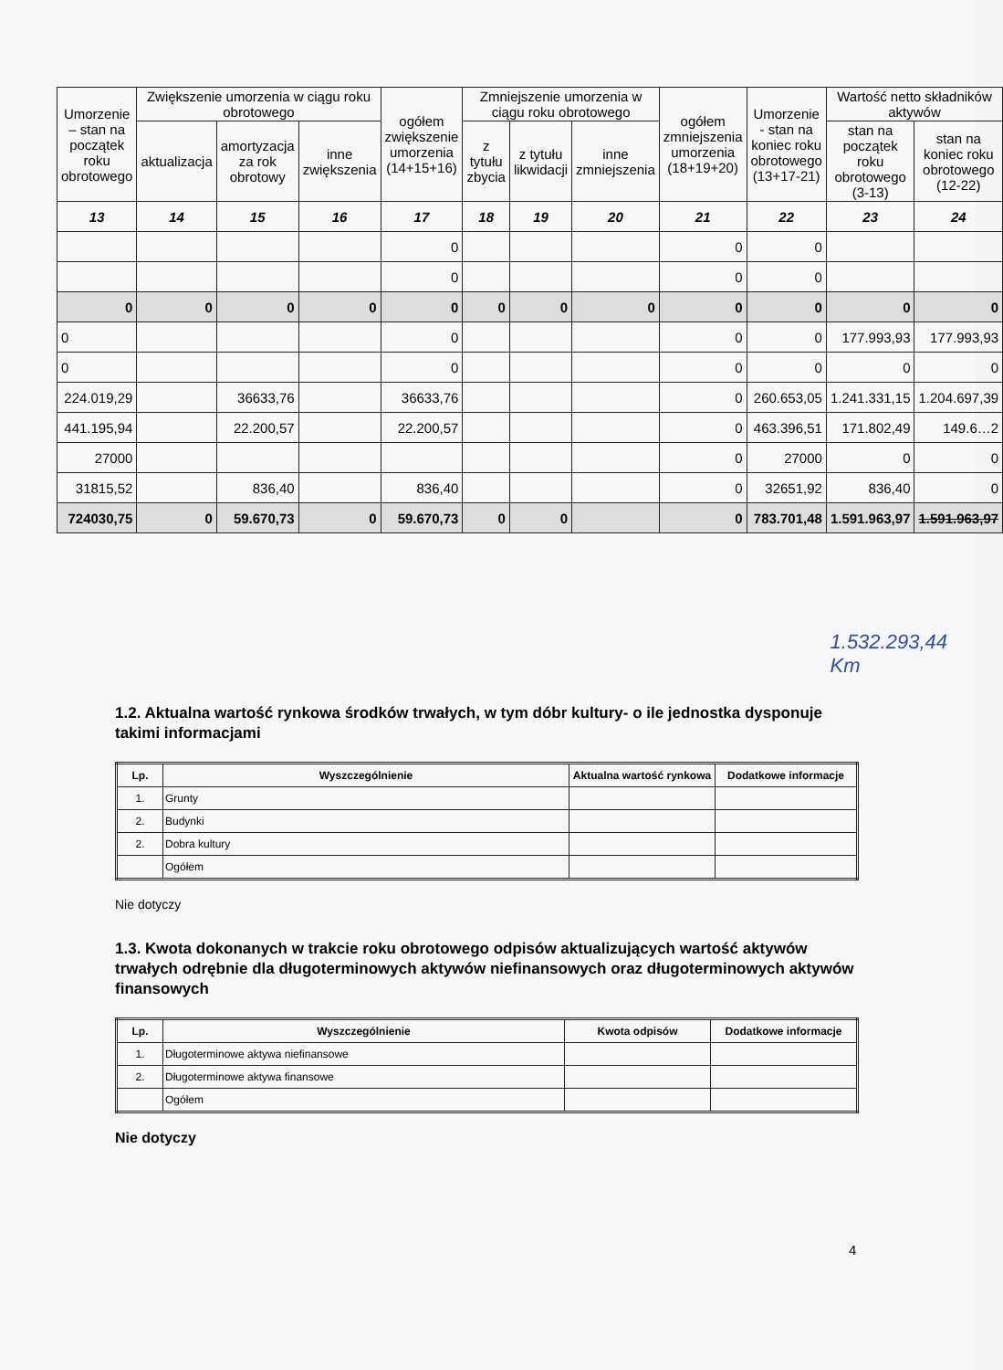| Umorzenie – stan na początek roku obrotowego | Zwiększenie umorzenia w ciągu roku obrotowego | | | ogółem zwiększenie umorzenia (14+15+16) | Zmniejszenie umorzenia w ciągu roku obrotowego | | | ogółem zmniejszenia umorzenia (18+19+20) | Umorzenie - stan na koniec roku obrotowego (13+17-21) | Wartość netto składników aktywów | |
| --- | --- | --- | --- | --- | --- | --- | --- | --- | --- | --- | --- |
| | aktualizacja | amortyzacja za rok obrotowy | inne zwiększenia | | z tytułu zbycia | z tytułu likwidacji | inne zmniejszenia | | | stan na początek roku obrotowego (3-13) | stan na koniec roku obrotowego (12-22) |
| 13 | 14 | 15 | 16 | 17 | 18 | 19 | 20 | 21 | 22 | 23 | 24 |
| | | | | 0 | | | | 0 | 0 | | |
| | | | | 0 | | | | 0 | 0 | | |
| 0 | 0 | 0 | 0 | 0 | 0 | 0 | 0 | 0 | 0 | 0 | 0 |
| 0 | | | | 0 | | | | 0 | 0 | 177.993,93 | 177.993,93 |
| 0 | | | | 0 | | | | 0 | 0 | 0 | 0 |
| 224.019,29 | | 36633,76 | | 36633,76 | | | | 0 | 260.653,05 | 1.241.331,15 | 1.204.697,39 |
| 441.195,94 | | 22.200,57 | | 22.200,57 | | | | 0 | 463.396,51 | 171.802,49 | 149.6…2 |
| 27000 | | | | | | | | 0 | 27000 | 0 | 0 |
| 31815,52 | | 836,40 | | 836,40 | | | | 0 | 32651,92 | 836,40 | 0 |
| 724030,75 | 0 | 59.670,73 | 0 | 59.670,73 | 0 | 0 | | 0 | 783.701,48 | 1.591.963,97 | 1.591.963,97 |
1.532.293,44
Km
1.2. Aktualna wartość rynkowa środków trwałych, w tym dóbr kultury- o ile jednostka dysponuje takimi informacjami
| Lp. | Wyszczególnienie | Aktualna wartość rynkowa | Dodatkowe informacje |
| --- | --- | --- | --- |
| 1. | Grunty | | |
| 2. | Budynki | | |
| 2. | Dobra kultury | | |
| | Ogółem | | |
Nie dotyczy
1.3. Kwota dokonanych w trakcie roku obrotowego odpisów aktualizujących wartość aktywów trwałych odrębnie dla długoterminowych aktywów niefinansowych oraz długoterminowych aktywów finansowych
| Lp. | Wyszczególnienie | Kwota odpisów | Dodatkowe informacje |
| --- | --- | --- | --- |
| 1. | Długoterminowe aktywa niefinansowe | | |
| 2. | Długoterminowe aktywa finansowe | | |
| | Ogółem | | |
Nie dotyczy
4